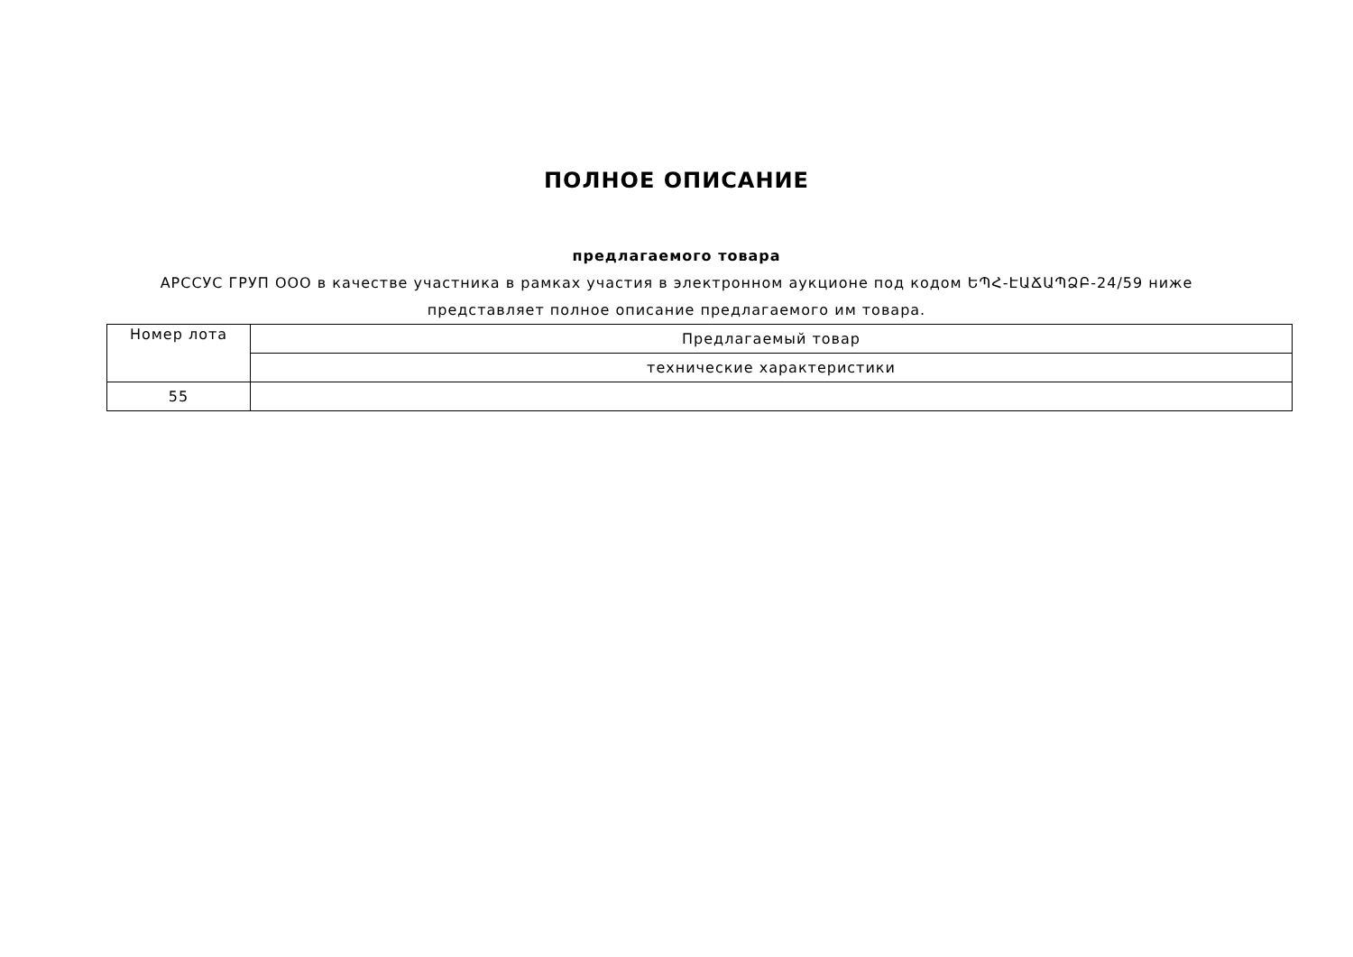ПОЛНОЕ ОПИСАНИЕ
предлагаемого товара
АРССУС ГРУП ООО в качестве участника в рамках участия в электронном аукционе под кодом ԵՊՀ-ԷԱՃԱՊՁԲ-24/59 ниже представляет полное описание предлагаемого им товара.
| Номер лота | Предлагаемый товар |
| --- | --- |
| | технические характеристики |
| 55 | |